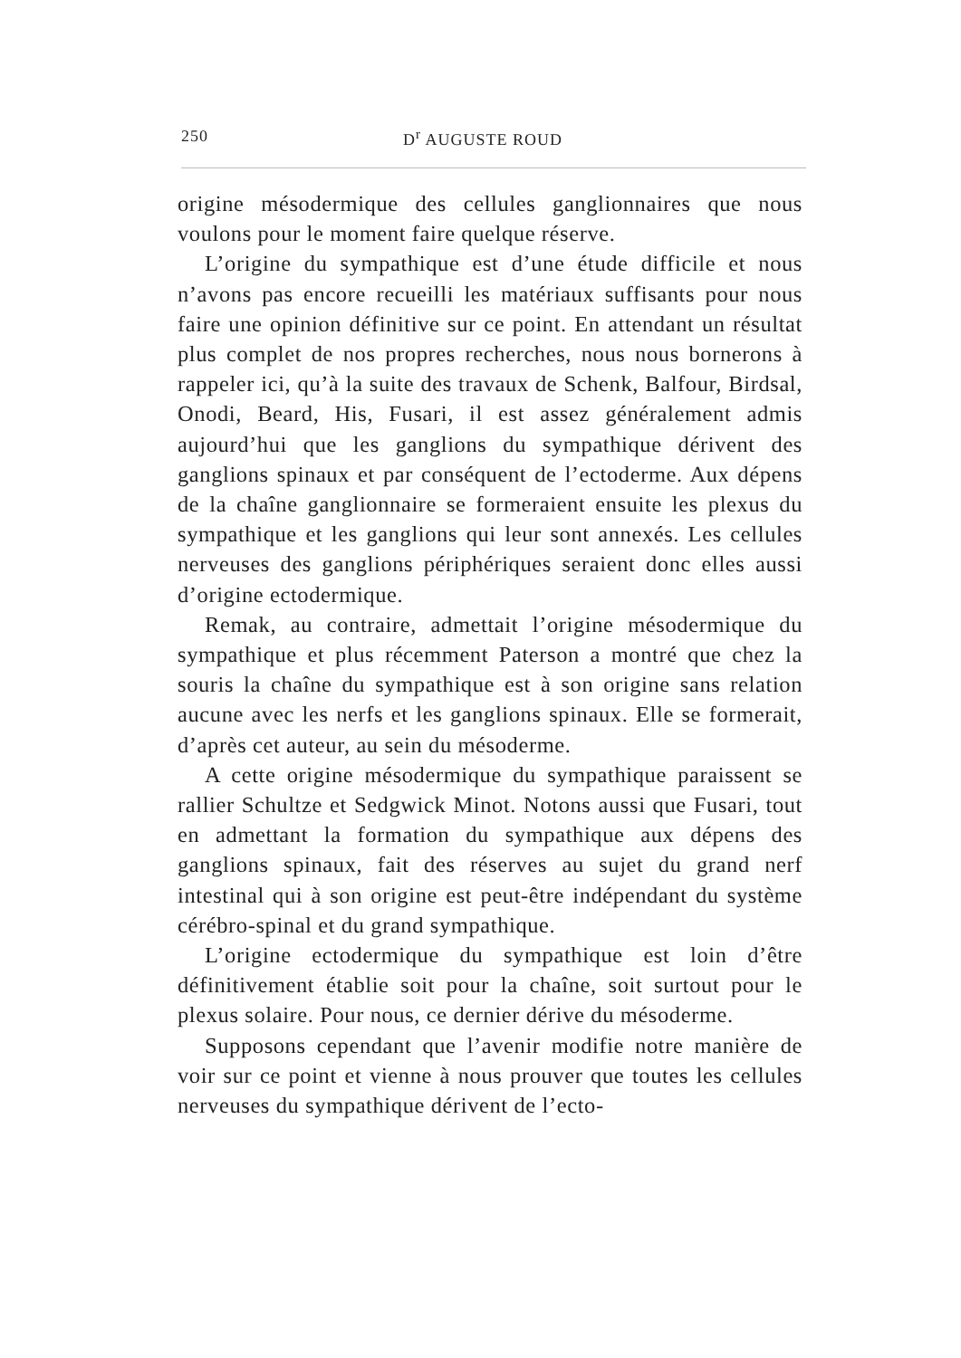250 D<sup>r</sup> AUGUSTE ROUD
origine mésodermique des cellules ganglionnaires que nous voulons pour le moment faire quelque réserve.
L’origine du sympathique est d’une étude difficile et nous n’avons pas encore recueilli les matériaux suffisants pour nous faire une opinion définitive sur ce point. En attendant un résultat plus complet de nos propres recherches, nous nous bornerons à rappeler ici, qu’à la suite des travaux de Schenk, Balfour, Birdsal, Onodi, Beard, His, Fusari, il est assez généralement admis aujourd’hui que les ganglions du sympathique dérivent des ganglions spinaux et par conséquent de l’ectoderme. Aux dépens de la chaîne ganglionnaire se formeraient ensuite les plexus du sympathique et les ganglions qui leur sont annexés. Les cellules nerveuses des ganglions périphériques seraient donc elles aussi d’origine ectodermique.
Remak, au contraire, admettait l’origine mésodermique du sympathique et plus récemment Paterson a montré que chez la souris la chaîne du sympathique est à son origine sans relation aucune avec les nerfs et les ganglions spinaux. Elle se formerait, d’après cet auteur, au sein du mésoderme.
A cette origine mésodermique du sympathique paraissent se rallier Schultze et Sedgwick Minot. Notons aussi que Fusari, tout en admettant la formation du sympathique aux dépens des ganglions spinaux, fait des réserves au sujet du grand nerf intestinal qui à son origine est peut-être indépendant du système cérébro-spinal et du grand sympathique.
L’origine ectodermique du sympathique est loin d’être définitivement établie soit pour la chaîne, soit surtout pour le plexus solaire. Pour nous, ce dernier dérive du mésoderme.
Supposons cependant que l’avenir modifie notre manière de voir sur ce point et vienne à nous prouver que toutes les cellules nerveuses du sympathique dérivent de l’ecto-